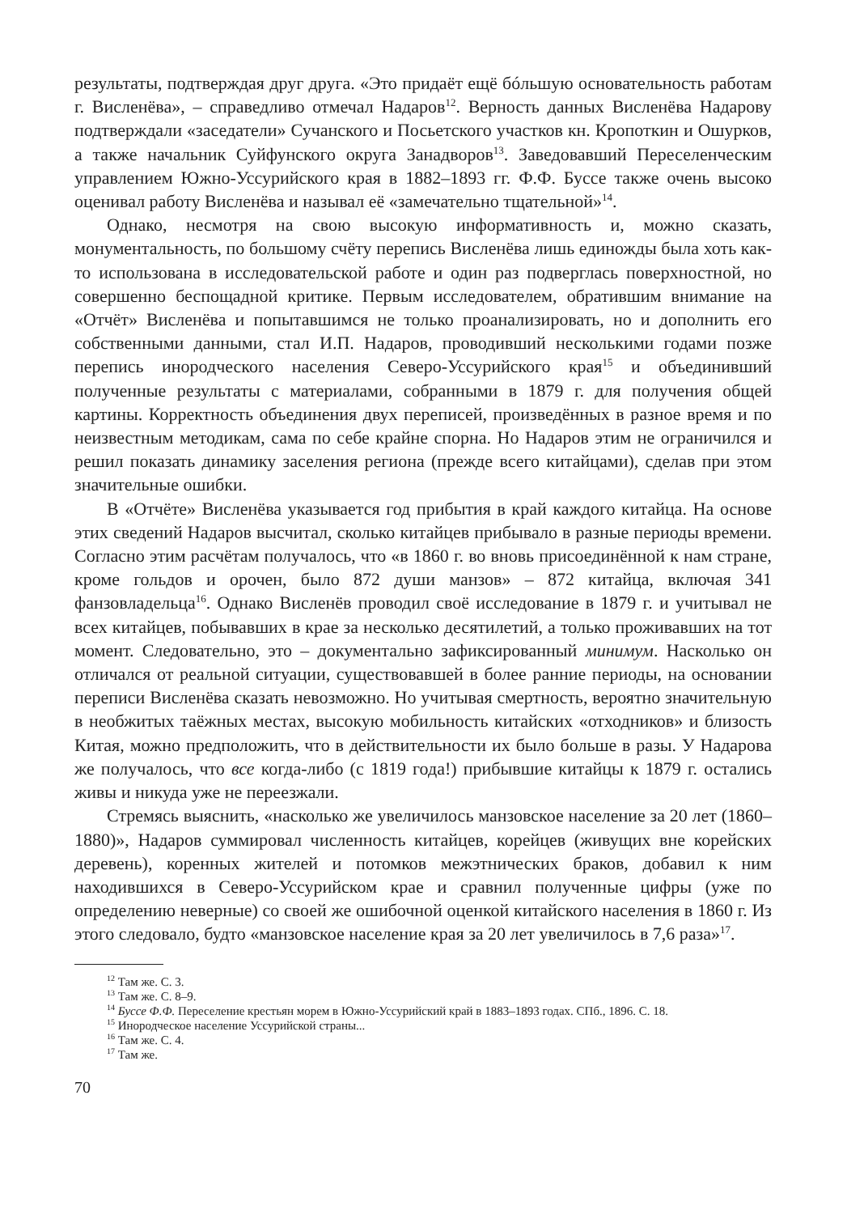результаты, подтверждая друг друга. «Это придаёт ещё бóльшую основательность работам г. Висленёва», – справедливо отмечал Надаров<sup>12</sup>. Верность данных Висленёва Надарову подтверждали «заседатели» Сучанского и Посьетского участков кн. Кропоткин и Ошурков, а также начальник Суйфунского округа Занадворов<sup>13</sup>. Заведовавший Переселенческим управлением Южно-Уссурийского края в 1882–1893 гг. Ф.Ф. Буссе также очень высоко оценивал работу Висленёва и называл её «замечательно тщательной»<sup>14</sup>.
Однако, несмотря на свою высокую информативность и, можно сказать, монументальность, по большому счёту перепись Висленёва лишь единожды была хоть как-то использована в исследовательской работе и один раз подверглась поверхностной, но совершенно беспощадной критике. Первым исследователем, обратившим внимание на «Отчёт» Висленёва и попытавшимся не только проанализировать, но и дополнить его собственными данными, стал И.П. Надаров, проводивший несколькими годами позже перепись инородческого населения Северо-Уссурийского края<sup>15</sup> и объединивший полученные результаты с материалами, собранными в 1879 г. для получения общей картины. Корректность объединения двух переписей, произведённых в разное время и по неизвестным методикам, сама по себе крайне спорна. Но Надаров этим не ограничился и решил показать динамику заселения региона (прежде всего китайцами), сделав при этом значительные ошибки.
В «Отчёте» Висленёва указывается год прибытия в край каждого китайца. На основе этих сведений Надаров высчитал, сколько китайцев прибывало в разные периоды времени. Согласно этим расчётам получалось, что «в 1860 г. во вновь присоединённой к нам стране, кроме гольдов и орочен, было 872 души манзов» – 872 китайца, включая 341 фанзовладельца<sup>16</sup>. Однако Висленёв проводил своё исследование в 1879 г. и учитывал не всех китайцев, побывавших в крае за несколько десятилетий, а только проживавших на тот момент. Следовательно, это – документально зафиксированный минимум. Насколько он отличался от реальной ситуации, существовавшей в более ранние периоды, на основании переписи Висленёва сказать невозможно. Но учитывая смертность, вероятно значительную в необжитых таёжных местах, высокую мобильность китайских «отходников» и близость Китая, можно предположить, что в действительности их было больше в разы. У Надарова же получалось, что все когда-либо (с 1819 года!) прибывшие китайцы к 1879 г. остались живы и никуда уже не переезжали.
Стремясь выяснить, «насколько же увеличилось манзовское население за 20 лет (1860–1880)», Надаров суммировал численность китайцев, корейцев (живущих вне корейских деревень), коренных жителей и потомков межэтнических браков, добавил к ним находившихся в Северо-Уссурийском крае и сравнил полученные цифры (уже по определению неверные) со своей же ошибочной оценкой китайского населения в 1860 г. Из этого следовало, будто «манзовское население края за 20 лет увеличилось в 7,6 раза»<sup>17</sup>.
<sup>12</sup> Там же. С. 3.
<sup>13</sup> Там же. С. 8–9.
<sup>14</sup> Буссе Ф.Ф. Переселение крестьян морем в Южно-Уссурийский край в 1883–1893 годах. СПб., 1896. С. 18.
<sup>15</sup> Инородческое население Уссурийской страны...
<sup>16</sup> Там же. С. 4.
<sup>17</sup> Там же.
70